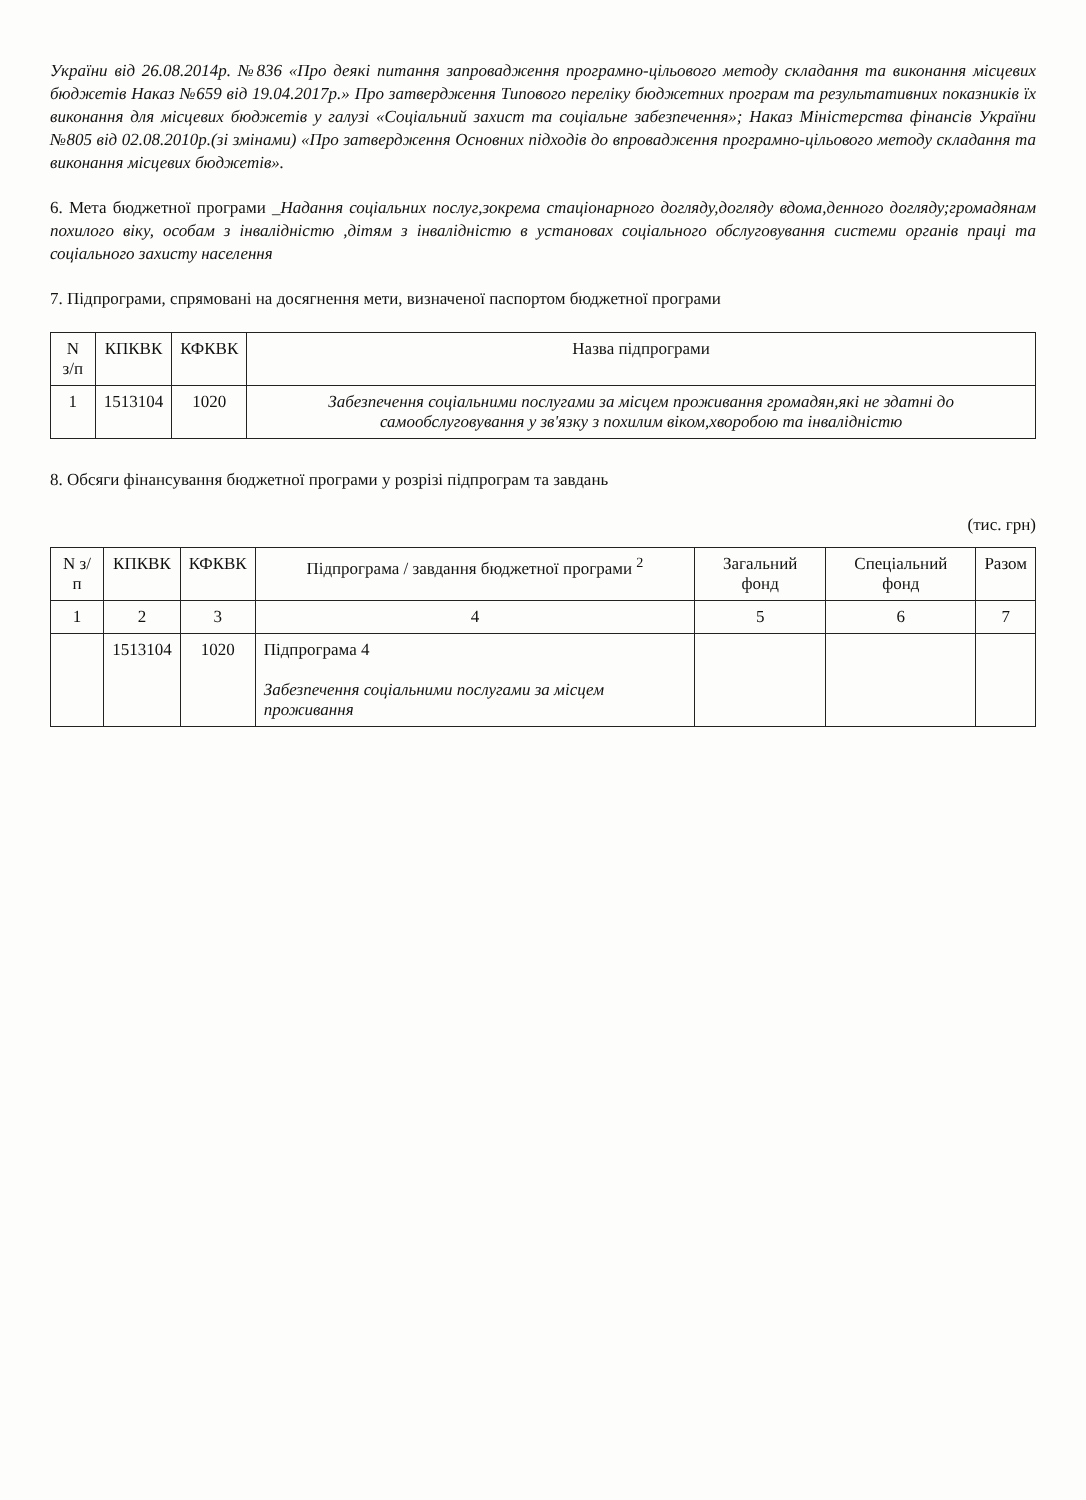України від 26.08.2014р. №836 «Про деякі питання запровадження програмно-цільового методу складання та виконання місцевих бюджетів Наказ №659 від 19.04.2017р.» Про затвердження Типового переліку бюджетних програм та результативних показників їх виконання для місцевих бюджетів у галузі «Соціальний захист та соціальне забезпечення»; Наказ Міністерства фінансів України №805 від 02.08.2010р.(зі змінами) «Про затвердження Основних підходів до впровадження програмно-цільового методу складання та виконання місцевих бюджетів».
6. Мета бюджетної програми _Надання соціальних послуг,зокрема стаціонарного догляду,догляду вдома,денного догляду;громадянам похилого віку, особам з інвалідністю ,дітям з інвалідністю в установах соціального обслуговування системи органів праці та соціального захисту населення
7. Підпрограми, спрямовані на досягнення мети, визначеної паспортом бюджетної програми
| N з/п | КПКВК | КФКВК | Назва підпрограми |
| --- | --- | --- | --- |
| 1 | 1513104 | 1020 | Забезпечення соціальними послугами за місцем проживання громадян,які не здатні до самообслуговування у зв'язку з похилим віком,хворобою та інвалідністю |
8. Обсяги фінансування бюджетної програми у розрізі підпрограм та завдань
(тис. грн)
| N з/п | КПКВК | КФКВК | Підпрограма / завдання бюджетної програми <sup>2</sup> | Загальний фонд | Спеціальний фонд | Разом |
| --- | --- | --- | --- | --- | --- | --- |
| 1 | 2 | 3 | 4 | 5 | 6 | 7 |
| | 1513104 | 1020 | Підпрограма 4 Забезпечення соціальними послугами за місцем проживання | | | |